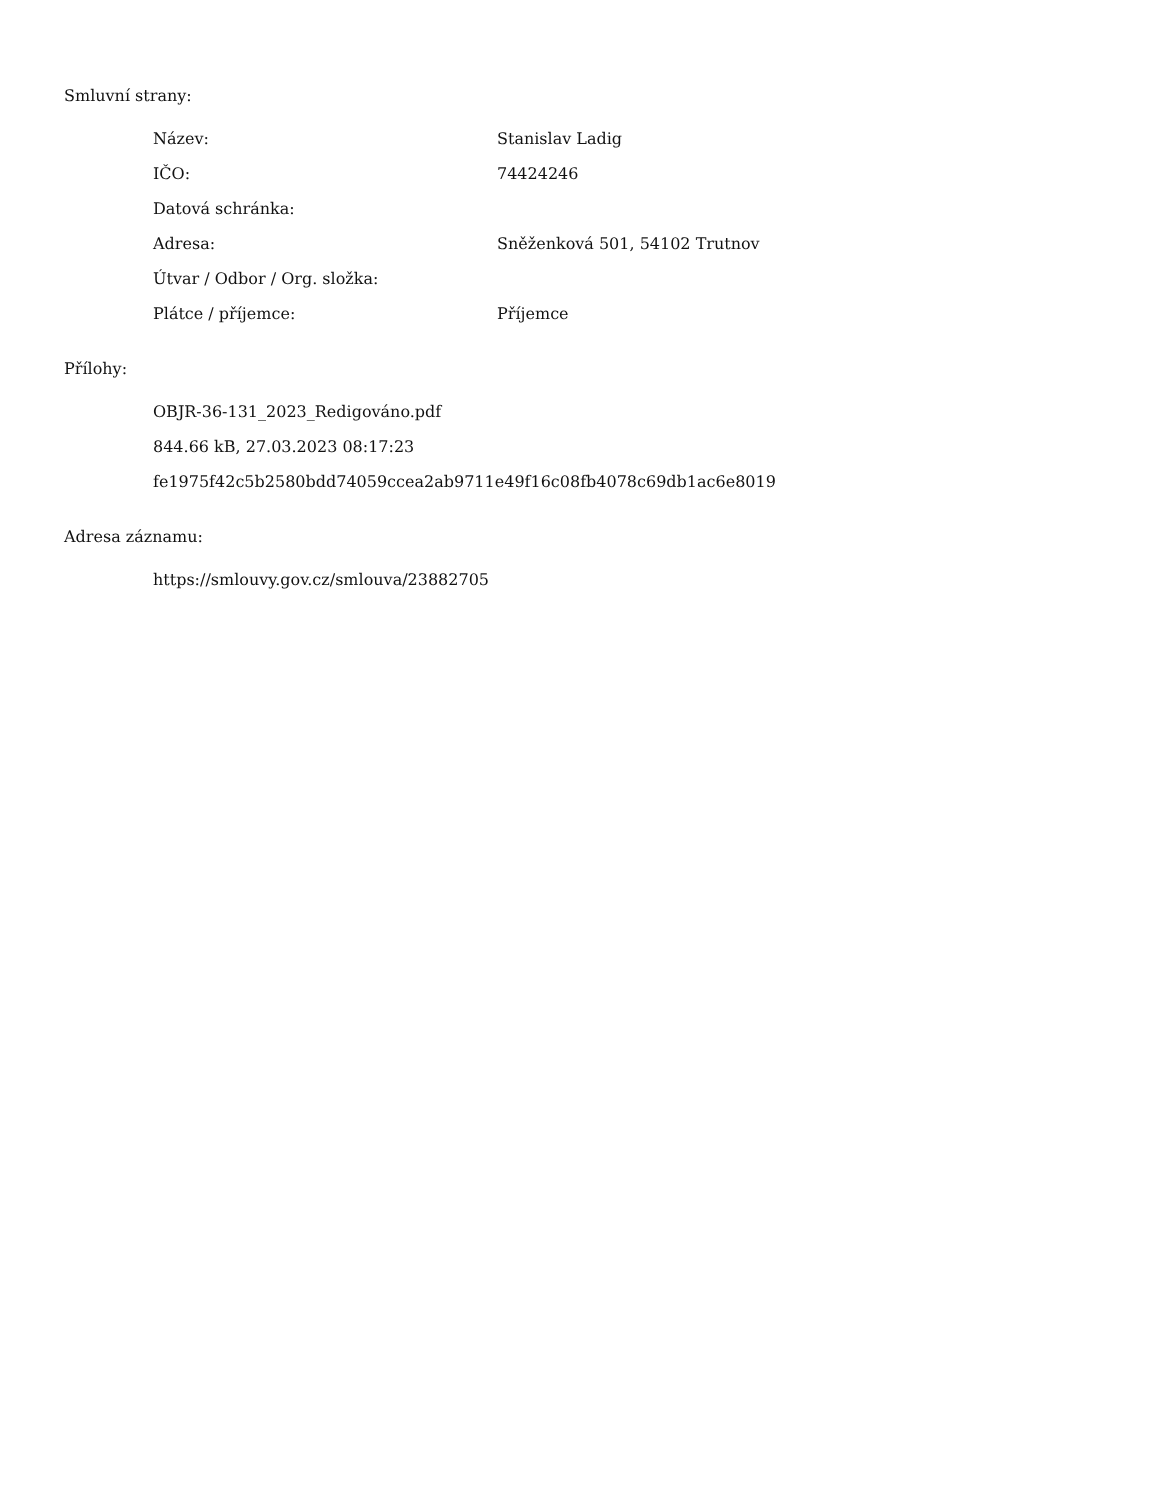Smluvní strany:
| Název: | Stanislav Ladig |
| IČO: | 74424246 |
| Datová schránka: | |
| Adresa: | Sněženková 501, 54102 Trutnov |
| Útvar / Odbor / Org. složka: | |
| Plátce / příjemce: | Příjemce |
Přílohy:
OBJR-36-131_2023_Redigováno.pdf
844.66 kB, 27.03.2023 08:17:23
fe1975f42c5b2580bdd74059ccea2ab9711e49f16c08fb4078c69db1ac6e8019
Adresa záznamu:
https://smlouvy.gov.cz/smlouva/23882705